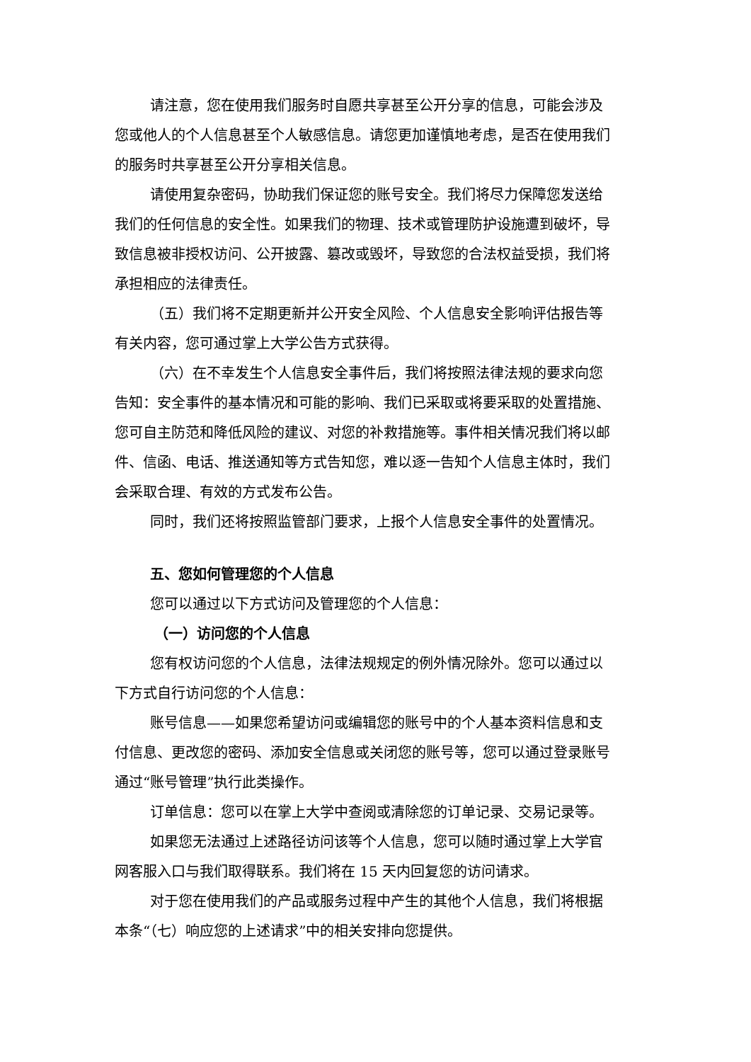请注意，您在使用我们服务时自愿共享甚至公开分享的信息，可能会涉及您或他人的个人信息甚至个人敏感信息。请您更加谨慎地考虑，是否在使用我们的服务时共享甚至公开分享相关信息。
请使用复杂密码，协助我们保证您的账号安全。我们将尽力保障您发送给我们的任何信息的安全性。如果我们的物理、技术或管理防护设施遭到破坏，导致信息被非授权访问、公开披露、篡改或毁坏，导致您的合法权益受损，我们将承担相应的法律责任。
（五）我们将不定期更新并公开安全风险、个人信息安全影响评估报告等有关内容，您可通过掌上大学公告方式获得。
（六）在不幸发生个人信息安全事件后，我们将按照法律法规的要求向您告知：安全事件的基本情况和可能的影响、我们已采取或将要采取的处置措施、您可自主防范和降低风险的建议、对您的补救措施等。事件相关情况我们将以邮件、信函、电话、推送通知等方式告知您，难以逐一告知个人信息主体时，我们会采取合理、有效的方式发布公告。
同时，我们还将按照监管部门要求，上报个人信息安全事件的处置情况。
五、您如何管理您的个人信息
您可以通过以下方式访问及管理您的个人信息：
（一）访问您的个人信息
您有权访问您的个人信息，法律法规规定的例外情况除外。您可以通过以下方式自行访问您的个人信息：
账号信息——如果您希望访问或编辑您的账号中的个人基本资料信息和支付信息、更改您的密码、添加安全信息或关闭您的账号等，您可以通过登录账号通过“账号管理”执行此类操作。
订单信息：您可以在掌上大学中查阅或清除您的订单记录、交易记录等。
如果您无法通过上述路径访问该等个人信息，您可以随时通过掌上大学官网客服入口与我们取得联系。我们将在 15 天内回复您的访问请求。
对于您在使用我们的产品或服务过程中产生的其他个人信息，我们将根据本条“（七）响应您的上述请求”中的相关安排向您提供。